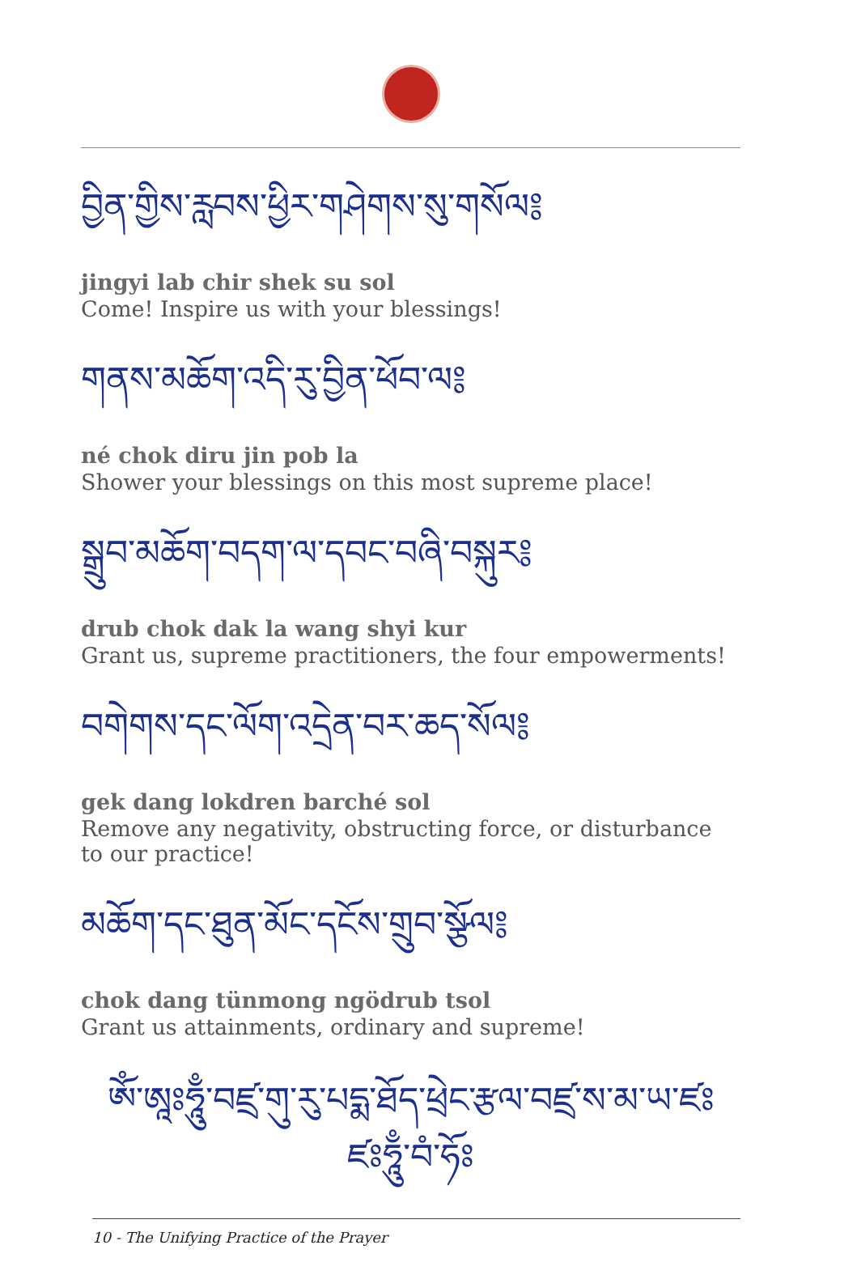བྱིན་གྱིས་རླབས་ཕྱིར་གཤེགས་སུ་གསོལ༔
jingyi lab chir shek su sol
Come! Inspire us with your blessings!
གནས་མཆོག་འདི་རུ་བྱིན་ཕོབ་ལ༔
né chok diru jin pob la
Shower your blessings on this most supreme place!
སྒྲུབ་མཆོག་བདག་ལ་དབང་བཞི་བསྐུར༔
drub chok dak la wang shyi kur
Grant us, supreme practitioners, the four empowerments!
བགེགས་དང་ལོག་འདྲེན་བར་ཆད་སོལ༔
gek dang lokdren barché sol
Remove any negativity, obstructing force, or disturbance to our practice!
མཆོག་དང་ཐུན་མོང་དངོས་གྲུབ་སྩོལ༔
chok dang tünmong ngödrub tsol
Grant us attainments, ordinary and supreme!
ཨོཾ་ཨཱཿཧཱུྃ་བཛྲ་གུ་རུ་པདྨ་ཐོད་ཕྲེང་རྩལ་བཛྲ་ས་མ་ཡ་ཛཿ
ཛཿཧཱུྃ་བཾ་ཧོཿ
10 - The Unifying Practice of the Prayer